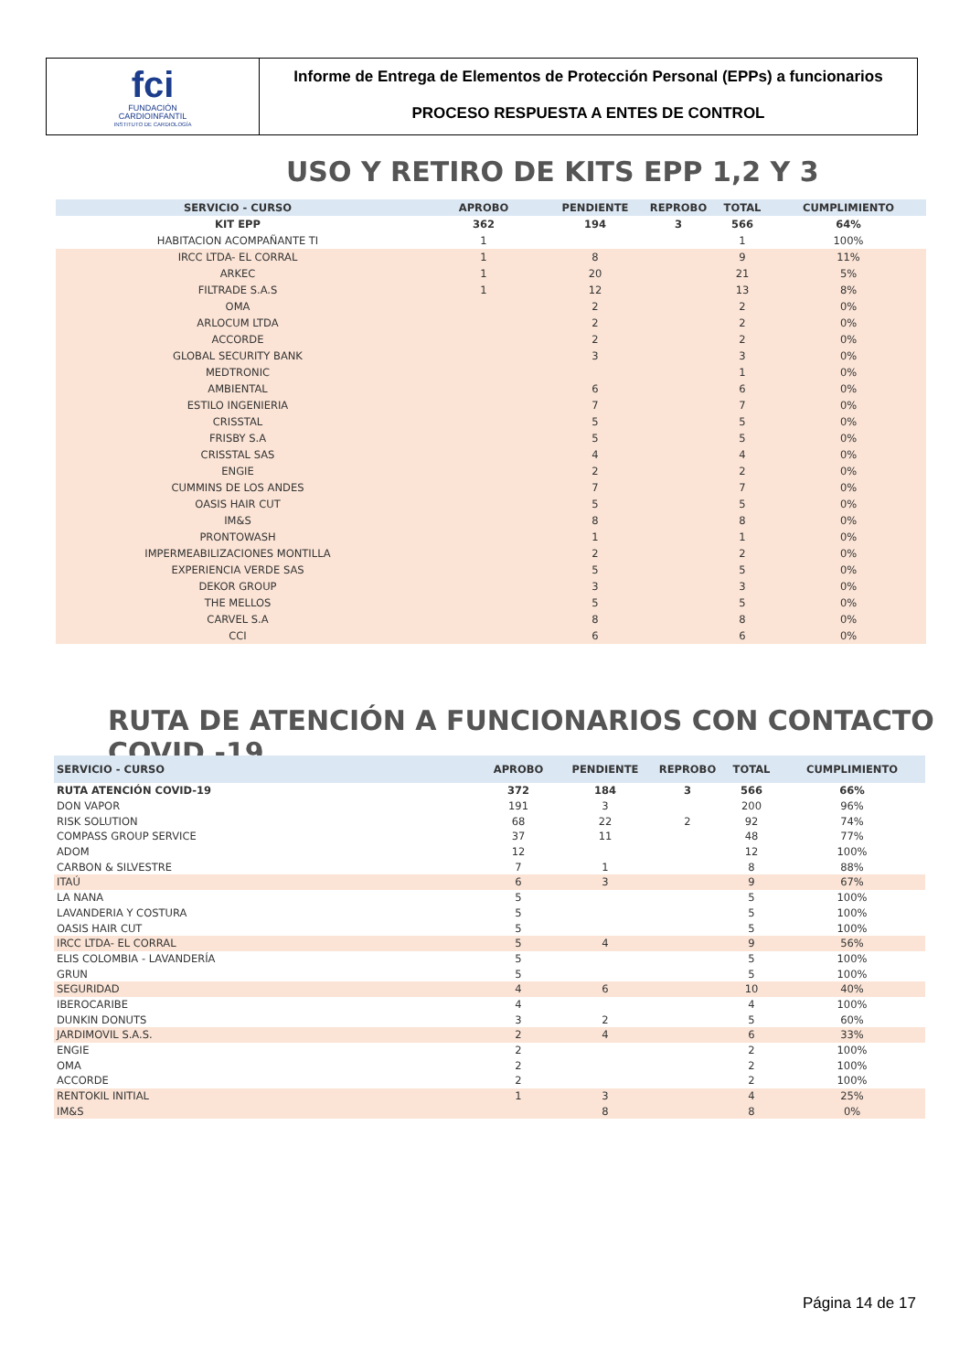fci
FUNDACIÓN
CARDIOINFANTIL
INSTITUTO DE CARDIOLOGÍA
Informe de Entrega de Elementos de Protección Personal (EPPs) a funcionarios
PROCESO RESPUESTA A ENTES DE CONTROL
USO Y RETIRO DE KITS EPP 1,2 Y 3
| SERVICIO - CURSO | APROBO | PENDIENTE | REPROBO | TOTAL | CUMPLIMIENTO |
| --- | --- | --- | --- | --- | --- |
| KIT EPP | 362 | 194 | 3 | 566 | 64% |
| HABITACION ACOMPAÑANTE TI | 1 | | | 1 | 100% |
| IRCC LTDA- EL CORRAL | 1 | 8 | | 9 | 11% |
| ARKEC | 1 | 20 | | 21 | 5% |
| FILTRADE S.A.S | 1 | 12 | | 13 | 8% |
| OMA | | 2 | | 2 | 0% |
| ARLOCUM LTDA | | 2 | | 2 | 0% |
| ACCORDE | | 2 | | 2 | 0% |
| GLOBAL SECURITY BANK | | 3 | | 3 | 0% |
| MEDTRONIC | | | | 1 | 0% |
| AMBIENTAL | | 6 | | 6 | 0% |
| ESTILO INGENIERIA | | 7 | | 7 | 0% |
| CRISSTAL | | 5 | | 5 | 0% |
| FRISBY S.A | | 5 | | 5 | 0% |
| CRISSTAL SAS | | 4 | | 4 | 0% |
| ENGIE | | 2 | | 2 | 0% |
| CUMMINS DE LOS ANDES | | 7 | | 7 | 0% |
| OASIS HAIR CUT | | 5 | | 5 | 0% |
| IM&S | | 8 | | 8 | 0% |
| PRONTOWASH | | 1 | | 1 | 0% |
| IMPERMEABILIZACIONES MONTILLA | | 2 | | 2 | 0% |
| EXPERIENCIA VERDE SAS | | 5 | | 5 | 0% |
| DEKOR GROUP | | 3 | | 3 | 0% |
| THE MELLOS | | 5 | | 5 | 0% |
| CARVEL S.A | | 8 | | 8 | 0% |
| CCI | | 6 | | 6 | 0% |
RUTA DE ATENCIÓN A FUNCIONARIOS CON CONTACTO COVID -19
| SERVICIO - CURSO | APROBO | PENDIENTE | REPROBO | TOTAL | CUMPLIMIENTO |
| --- | --- | --- | --- | --- | --- |
| RUTA ATENCIÓN COVID-19 | 372 | 184 | 3 | 566 | 66% |
| DON VAPOR | 191 | 3 | | 200 | 96% |
| RISK SOLUTION | 68 | 22 | 2 | 92 | 74% |
| COMPASS GROUP SERVICE | 37 | 11 | | 48 | 77% |
| ADOM | 12 | | | 12 | 100% |
| CARBON & SILVESTRE | 7 | 1 | | 8 | 88% |
| ITAÚ | 6 | 3 | | 9 | 67% |
| LA NANA | 5 | | | 5 | 100% |
| LAVANDERIA Y COSTURA | 5 | | | 5 | 100% |
| OASIS HAIR CUT | 5 | | | 5 | 100% |
| IRCC LTDA- EL CORRAL | 5 | 4 | | 9 | 56% |
| ELIS COLOMBIA - LAVANDERÍA | 5 | | | 5 | 100% |
| GRUN | 5 | | | 5 | 100% |
| SEGURIDAD | 4 | 6 | | 10 | 40% |
| IBEROCARIBE | 4 | | | 4 | 100% |
| DUNKIN DONUTS | 3 | 2 | | 5 | 60% |
| JARDIMOVIL S.A.S. | 2 | 4 | | 6 | 33% |
| ENGIE | 2 | | | 2 | 100% |
| OMA | 2 | | | 2 | 100% |
| ACCORDE | 2 | | | 2 | 100% |
| RENTOKIL INITIAL | 1 | 3 | | 4 | 25% |
| IM&S | | 8 | | 8 | 0% |
Página 14 de 17